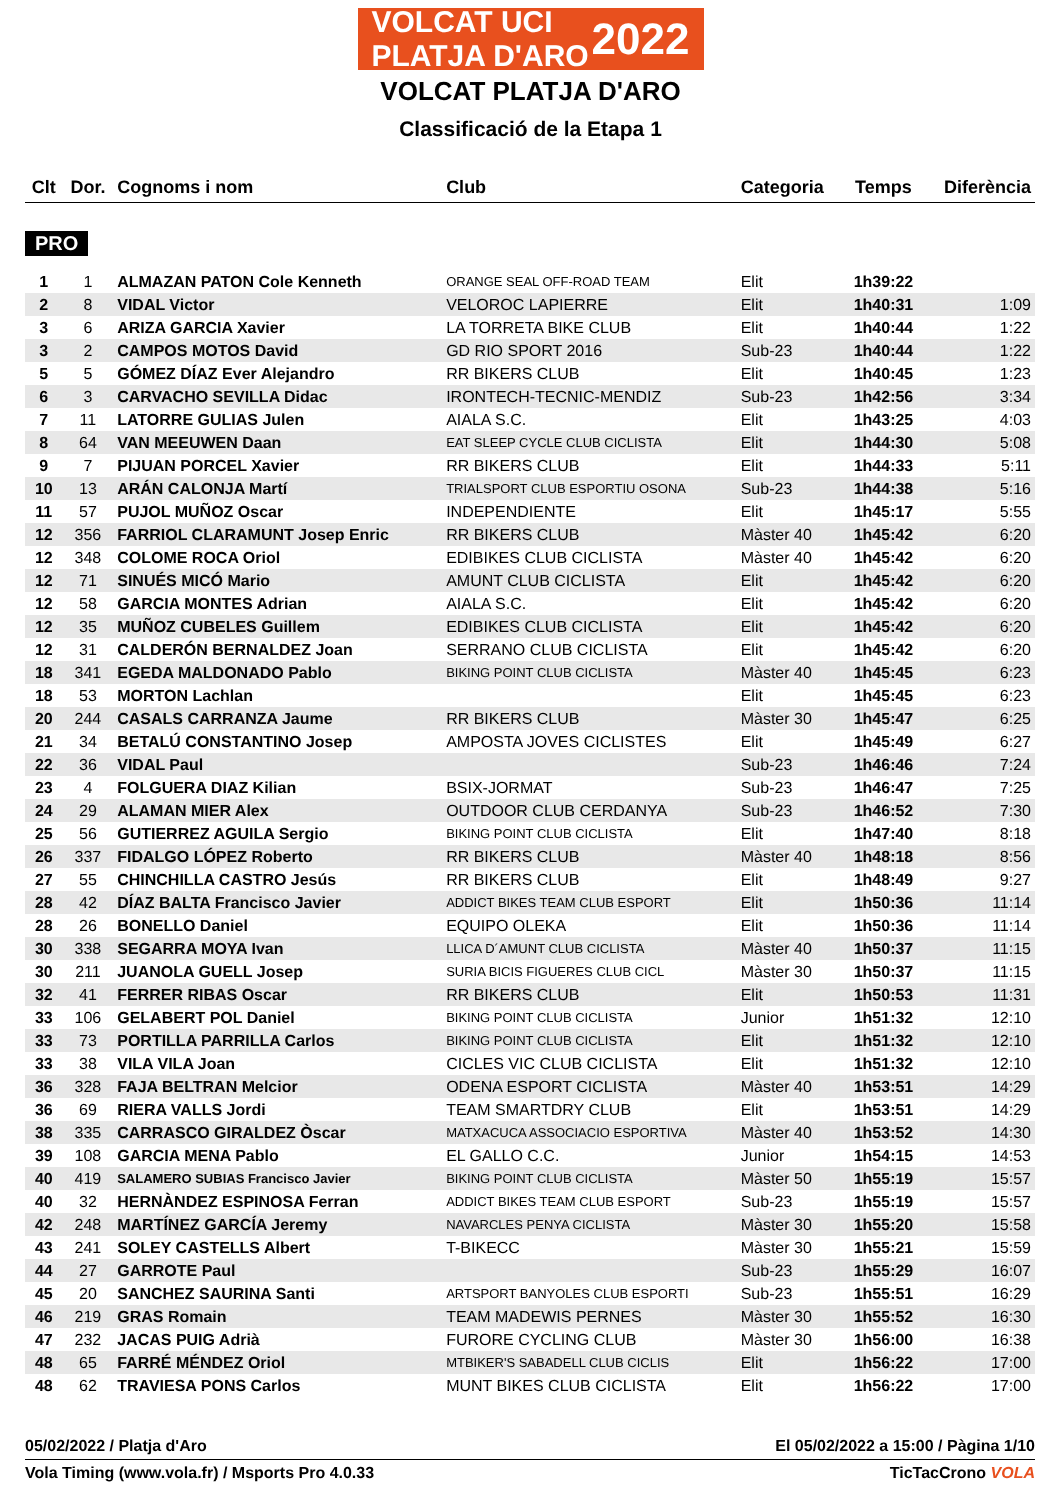VOLCAT UCI PLATJA D'ARO 2022
VOLCAT PLATJA D'ARO
Classificació de la Etapa 1
| Clt | Dor. | Cognoms i nom | Club | Categoria | Temps | Diferència |
| --- | --- | --- | --- | --- | --- | --- |
| PRO | | | | | | |
| 1 | 1 | ALMAZAN PATON Cole Kenneth | ORANGE SEAL OFF-ROAD TEAM | Elit | 1h39:22 | |
| 2 | 8 | VIDAL Victor | VELOROC LAPIERRE | Elit | 1h40:31 | 1:09 |
| 3 | 6 | ARIZA GARCIA Xavier | LA TORRETA BIKE CLUB | Elit | 1h40:44 | 1:22 |
| 3 | 2 | CAMPOS MOTOS David | GD RIO SPORT 2016 | Sub-23 | 1h40:44 | 1:22 |
| 5 | 5 | GÓMEZ DÍAZ Ever Alejandro | RR BIKERS CLUB | Elit | 1h40:45 | 1:23 |
| 6 | 3 | CARVACHO SEVILLA Didac | IRONTECH-TECNIC-MENDIZ | Sub-23 | 1h42:56 | 3:34 |
| 7 | 11 | LATORRE GULIAS Julen | AIALA S.C. | Elit | 1h43:25 | 4:03 |
| 8 | 64 | VAN MEEUWEN Daan | EAT SLEEP CYCLE CLUB CICLISTA | Elit | 1h44:30 | 5:08 |
| 9 | 7 | PIJUAN PORCEL Xavier | RR BIKERS CLUB | Elit | 1h44:33 | 5:11 |
| 10 | 13 | ARÁN CALONJA Martí | TRIALSPORT CLUB ESPORTIU OSONA | Sub-23 | 1h44:38 | 5:16 |
| 11 | 57 | PUJOL MUÑOZ Oscar | INDEPENDIENTE | Elit | 1h45:17 | 5:55 |
| 12 | 356 | FARRIOL CLARAMUNT Josep Enric | RR BIKERS CLUB | Màster 40 | 1h45:42 | 6:20 |
| 12 | 348 | COLOME ROCA Oriol | EDIBIKES CLUB CICLISTA | Màster 40 | 1h45:42 | 6:20 |
| 12 | 71 | SINUÉS MICÓ Mario | AMUNT CLUB CICLISTA | Elit | 1h45:42 | 6:20 |
| 12 | 58 | GARCIA MONTES Adrian | AIALA S.C. | Elit | 1h45:42 | 6:20 |
| 12 | 35 | MUÑOZ CUBELES Guillem | EDIBIKES CLUB CICLISTA | Elit | 1h45:42 | 6:20 |
| 12 | 31 | CALDERÓN BERNALDEZ Joan | SERRANO CLUB CICLISTA | Elit | 1h45:42 | 6:20 |
| 18 | 341 | EGEDA MALDONADO Pablo | BIKING POINT CLUB CICLISTA | Màster 40 | 1h45:45 | 6:23 |
| 18 | 53 | MORTON Lachlan | | Elit | 1h45:45 | 6:23 |
| 20 | 244 | CASALS CARRANZA Jaume | RR BIKERS CLUB | Màster 30 | 1h45:47 | 6:25 |
| 21 | 34 | BETALÚ CONSTANTINO Josep | AMPOSTA JOVES CICLISTES | Elit | 1h45:49 | 6:27 |
| 22 | 36 | VIDAL Paul | | Sub-23 | 1h46:46 | 7:24 |
| 23 | 4 | FOLGUERA DIAZ Kilian | BSIX-JORMAT | Sub-23 | 1h46:47 | 7:25 |
| 24 | 29 | ALAMAN MIER Alex | OUTDOOR CLUB CERDANYA | Sub-23 | 1h46:52 | 7:30 |
| 25 | 56 | GUTIERREZ AGUILA Sergio | BIKING POINT CLUB CICLISTA | Elit | 1h47:40 | 8:18 |
| 26 | 337 | FIDALGO LÓPEZ Roberto | RR BIKERS CLUB | Màster 40 | 1h48:18 | 8:56 |
| 27 | 55 | CHINCHILLA CASTRO Jesús | RR BIKERS CLUB | Elit | 1h48:49 | 9:27 |
| 28 | 42 | DÍAZ BALTA Francisco Javier | ADDICT BIKES TEAM CLUB ESPORT | Elit | 1h50:36 | 11:14 |
| 28 | 26 | BONELLO Daniel | EQUIPO OLEKA | Elit | 1h50:36 | 11:14 |
| 30 | 338 | SEGARRA MOYA Ivan | LLICA D´AMUNT CLUB CICLISTA | Màster 40 | 1h50:37 | 11:15 |
| 30 | 211 | JUANOLA GUELL Josep | SURIA BICIS FIGUERES CLUB CICL | Màster 30 | 1h50:37 | 11:15 |
| 32 | 41 | FERRER RIBAS Oscar | RR BIKERS CLUB | Elit | 1h50:53 | 11:31 |
| 33 | 106 | GELABERT POL Daniel | BIKING POINT CLUB CICLISTA | Junior | 1h51:32 | 12:10 |
| 33 | 73 | PORTILLA PARRILLA Carlos | BIKING POINT CLUB CICLISTA | Elit | 1h51:32 | 12:10 |
| 33 | 38 | VILA VILA Joan | CICLES VIC CLUB CICLISTA | Elit | 1h51:32 | 12:10 |
| 36 | 328 | FAJA BELTRAN Melcior | ODENA ESPORT CICLISTA | Màster 40 | 1h53:51 | 14:29 |
| 36 | 69 | RIERA VALLS Jordi | TEAM SMARTDRY CLUB | Elit | 1h53:51 | 14:29 |
| 38 | 335 | CARRASCO GIRALDEZ Òscar | MATXACUCA ASSOCIACIO ESPORTIVA | Màster 40 | 1h53:52 | 14:30 |
| 39 | 108 | GARCIA MENA Pablo | EL GALLO C.C. | Junior | 1h54:15 | 14:53 |
| 40 | 419 | SALAMERO SUBIAS Francisco Javier | BIKING POINT CLUB CICLISTA | Màster 50 | 1h55:19 | 15:57 |
| 40 | 32 | HERNÀNDEZ ESPINOSA Ferran | ADDICT BIKES TEAM CLUB ESPORT | Sub-23 | 1h55:19 | 15:57 |
| 42 | 248 | MARTÍNEZ GARCÍA Jeremy | NAVARCLES PENYA CICLISTA | Màster 30 | 1h55:20 | 15:58 |
| 43 | 241 | SOLEY CASTELLS Albert | T-BIKECC | Màster 30 | 1h55:21 | 15:59 |
| 44 | 27 | GARROTE Paul | | Sub-23 | 1h55:29 | 16:07 |
| 45 | 20 | SANCHEZ SAURINA Santi | ARTSPORT BANYOLES CLUB ESPORTI | Sub-23 | 1h55:51 | 16:29 |
| 46 | 219 | GRAS Romain | TEAM MADEWIS PERNES | Màster 30 | 1h55:52 | 16:30 |
| 47 | 232 | JACAS PUIG Adrià | FURORE CYCLING CLUB | Màster 30 | 1h56:00 | 16:38 |
| 48 | 65 | FARRÉ MÉNDEZ Oriol | MTBIKER'S SABADELL CLUB CICLIS | Elit | 1h56:22 | 17:00 |
| 48 | 62 | TRAVIESA PONS Carlos | MUNT BIKES CLUB CICLISTA | Elit | 1h56:22 | 17:00 |
05/02/2022 / Platja d'Aro El 05/02/2022 a 15:00 / Pàgina 1/10
Vola Timing (www.vola.fr) / Msports Pro 4.0.33 TicTacCrono VOLA